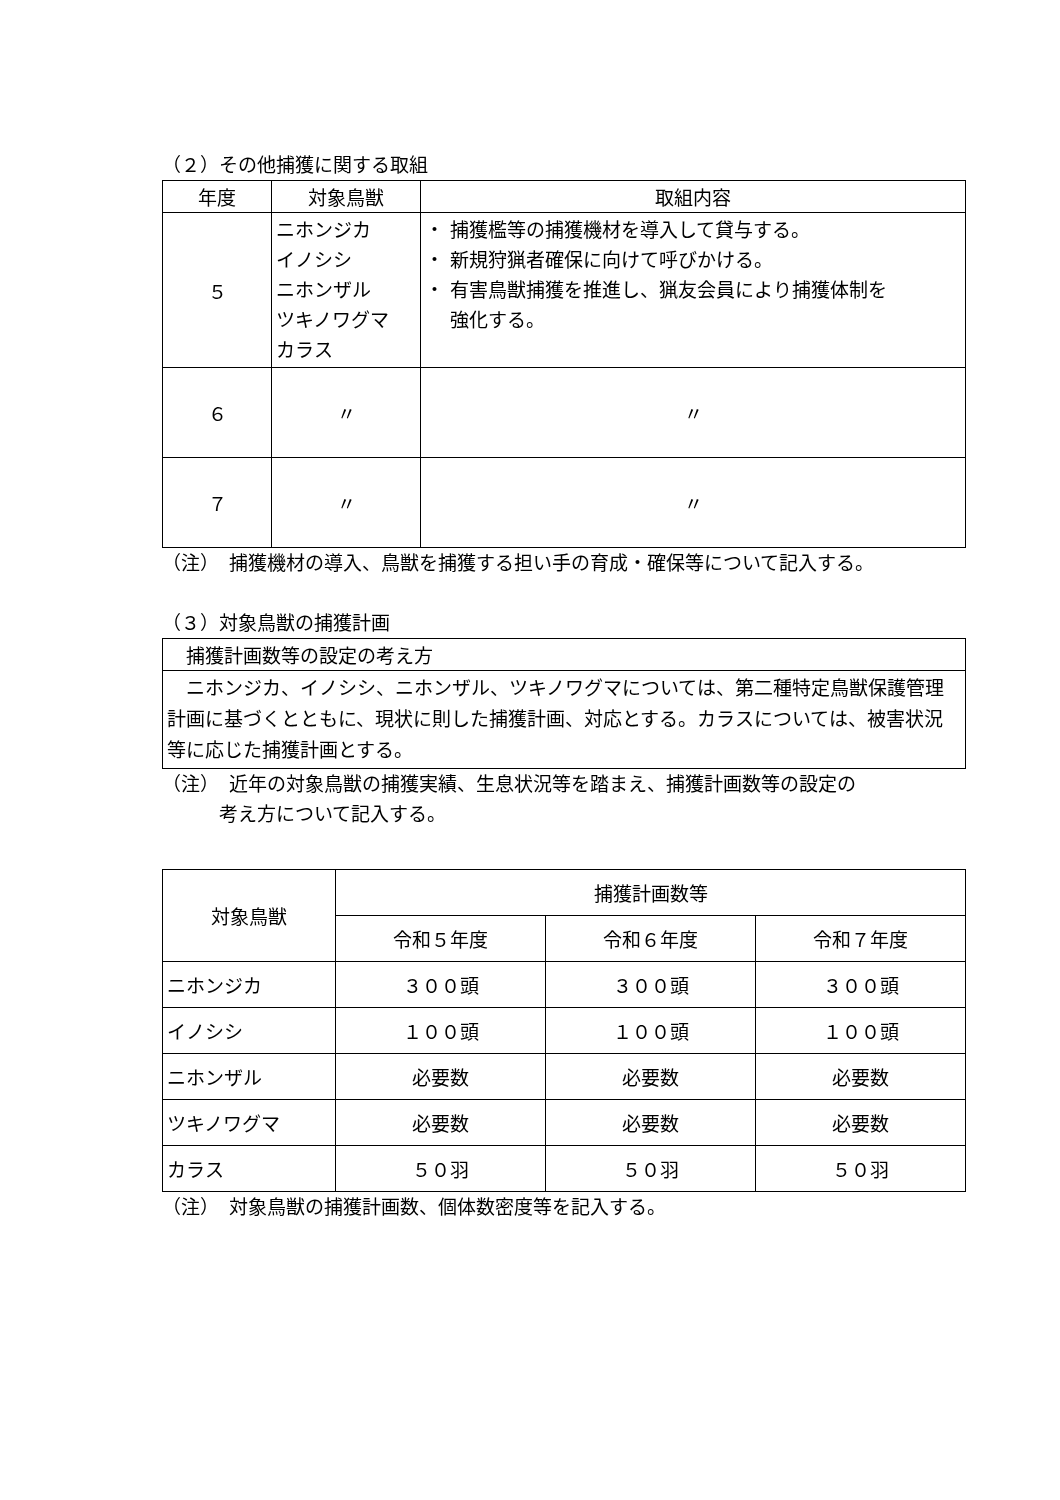（２）その他捕獲に関する取組
| 年度 | 対象鳥獣 | 取組内容 |
| --- | --- | --- |
| ５ | ニホンジカ イノシシ ニホンザル ツキノワグマ カラス | ・ 捕獲檻等の捕獲機材を導入して貸与する。 ・ 新規狩猟者確保に向けて呼びかける。 ・ 有害鳥獣捕獲を推進し、猟友会員により捕獲体制を 強化する。 |
| ６ | 〃 | 〃 |
| ７ | 〃 | 〃 |
（注）　捕獲機材の導入、鳥獣を捕獲する担い手の育成・確保等について記入する。
（３）対象鳥獣の捕獲計画
| 捕獲計画数等の設定の考え方 |
| ニホンジカ、イノシシ、ニホンザル、ツキノワグマについては、第二種特定鳥獣保護管理計画に基づくとともに、現状に則した捕獲計画、対応とする。カラスについては、被害状況等に応じた捕獲計画とする。 |
（注）　近年の対象鳥獣の捕獲実績、生息状況等を踏まえ、捕獲計画数等の設定の
　　　考え方について記入する。
| 対象鳥獣 | 捕獲計画数等 | | |
| --- | --- | --- | --- |
| | 令和５年度 | 令和６年度 | 令和７年度 |
| ニホンジカ | ３００頭 | ３００頭 | ３００頭 |
| イノシシ | １００頭 | １００頭 | １００頭 |
| ニホンザル | 必要数 | 必要数 | 必要数 |
| ツキノワグマ | 必要数 | 必要数 | 必要数 |
| カラス | ５０羽 | ５０羽 | ５０羽 |
（注）　対象鳥獣の捕獲計画数、個体数密度等を記入する。